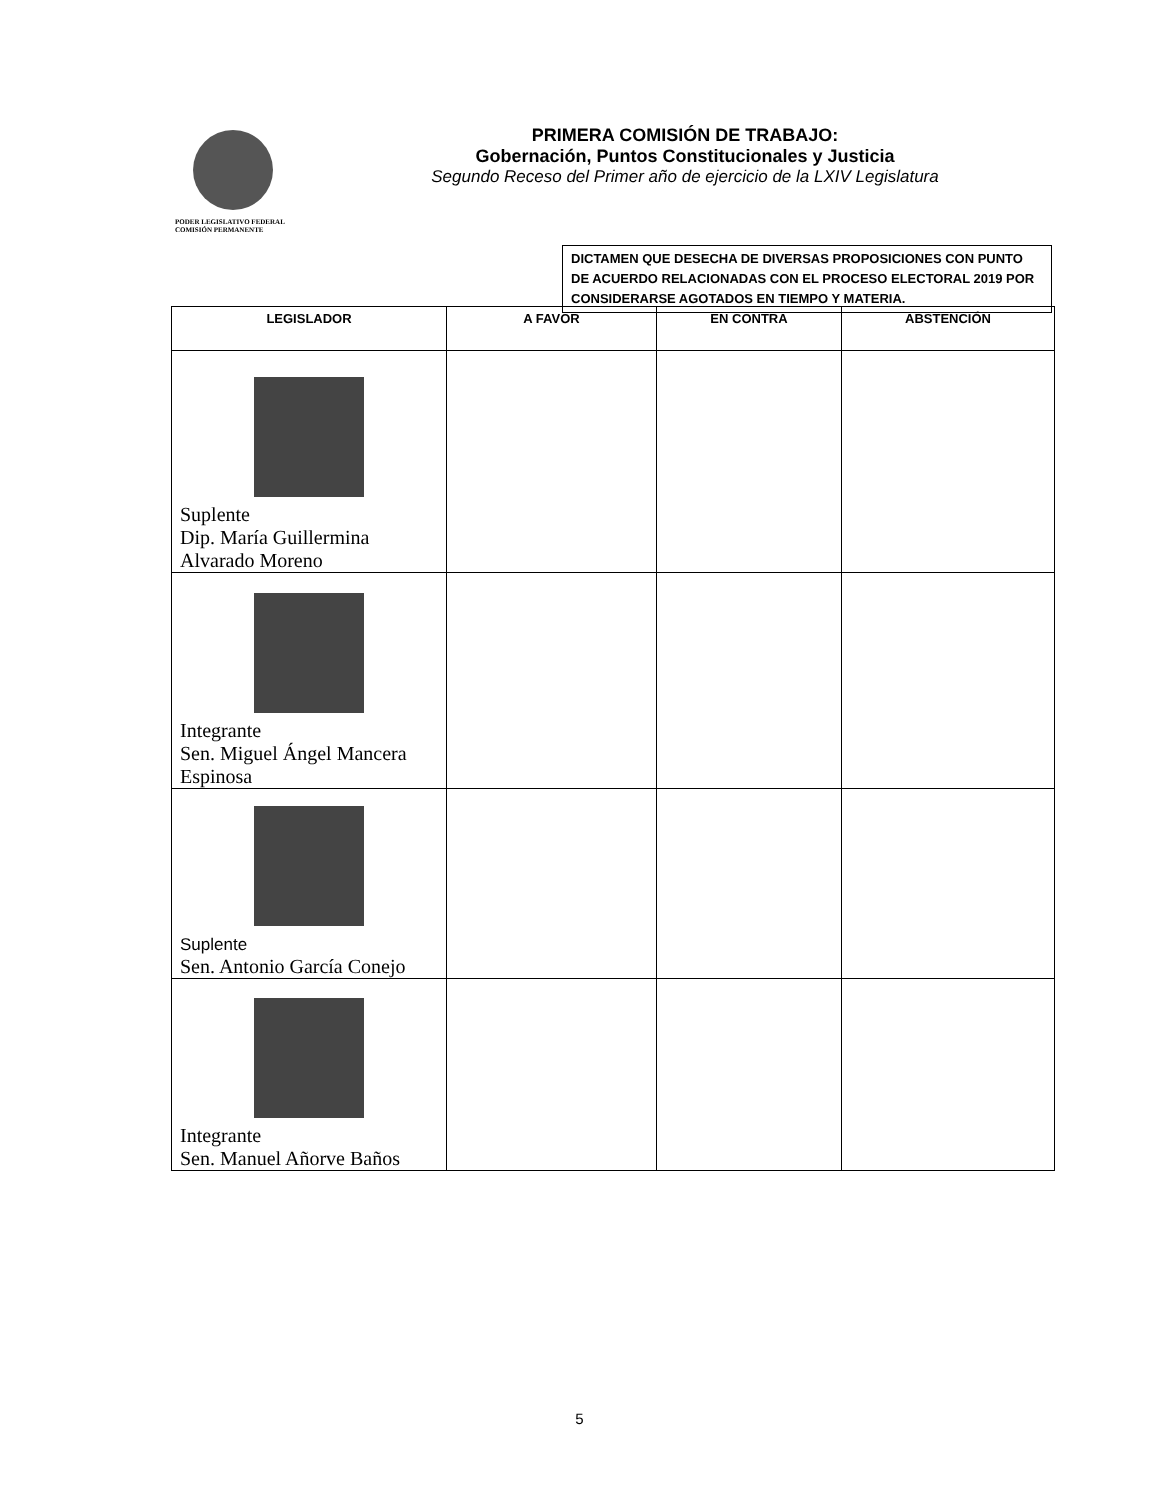PODER LEGISLATIVO FEDERAL
COMISIÓN PERMANENTE
PRIMERA COMISIÓN DE TRABAJO:
Gobernación, Puntos Constitucionales y Justicia
Segundo Receso del Primer año de ejercicio de la LXIV Legislatura
DICTAMEN QUE DESECHA DE DIVERSAS PROPOSICIONES CON PUNTO DE ACUERDO RELACIONADAS CON EL PROCESO ELECTORAL 2019 POR CONSIDERARSE AGOTADOS EN TIEMPO Y MATERIA.
| LEGISLADOR | A FAVOR | EN CONTRA | ABSTENCIÓN |
| --- | --- | --- | --- |
| Suplente Dip. María Guillermina Alvarado Moreno | | | |
| Integrante Sen. Miguel Ángel Mancera Espinosa | | | |
| Suplente Sen. Antonio García Conejo | | | |
| Integrante Sen. Manuel Añorve Baños | | | |
5